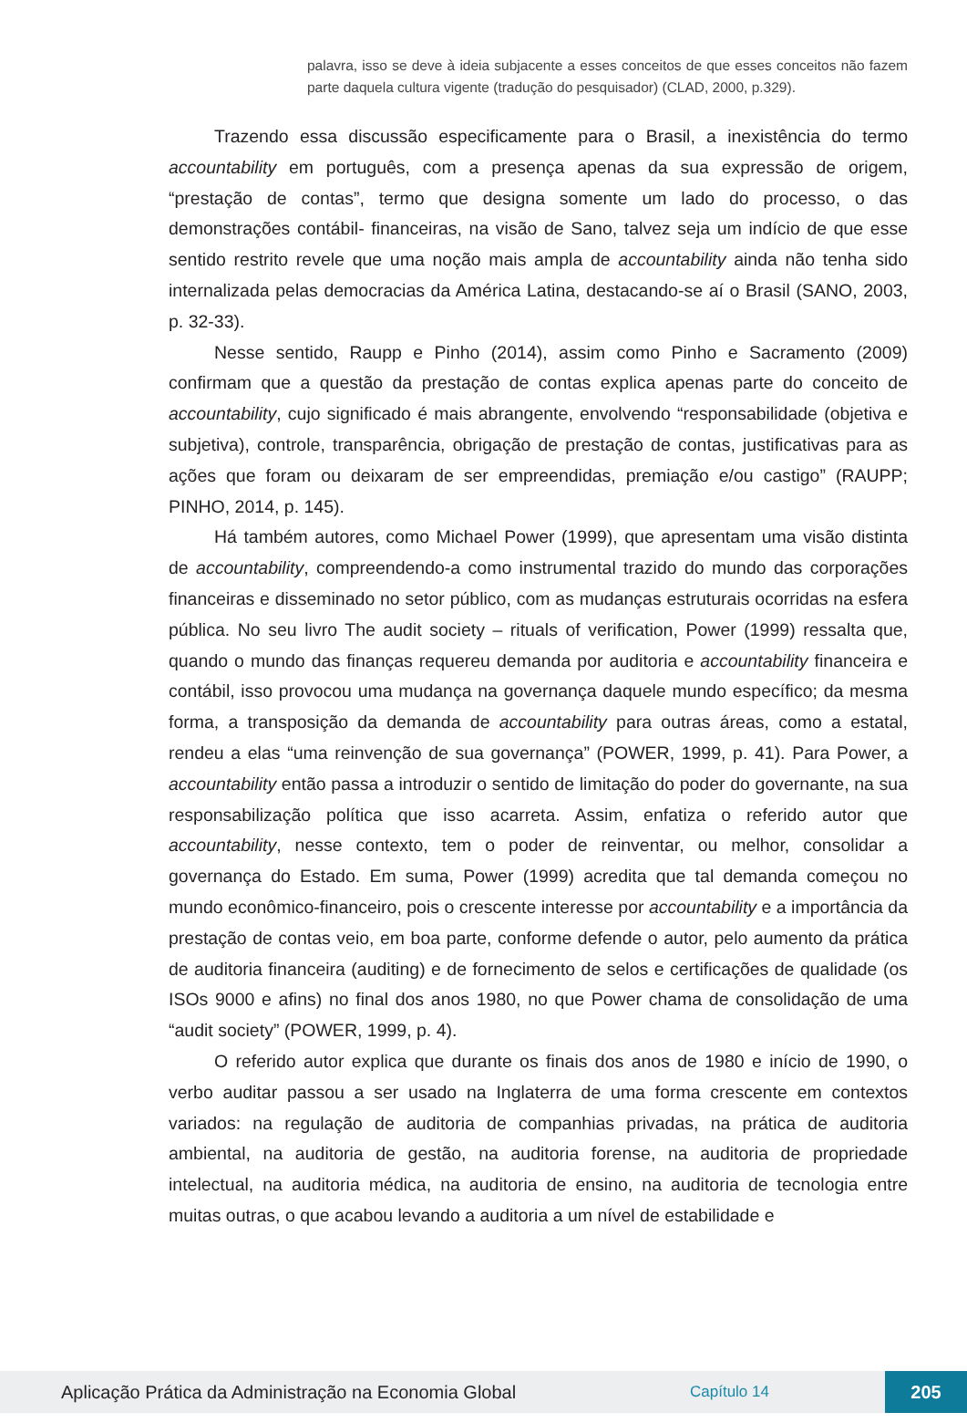palavra, isso se deve à ideia subjacente a esses conceitos de que esses conceitos não fazem parte daquela cultura vigente (tradução do pesquisador) (CLAD, 2000, p.329).
Trazendo essa discussão especificamente para o Brasil, a inexistência do termo accountability em português, com a presença apenas da sua expressão de origem, “prestação de contas”, termo que designa somente um lado do processo, o das demonstrações contábil- financeiras, na visão de Sano, talvez seja um indício de que esse sentido restrito revele que uma noção mais ampla de accountability ainda não tenha sido internalizada pelas democracias da América Latina, destacando-se aí o Brasil (SANO, 2003, p. 32-33).
Nesse sentido, Raupp e Pinho (2014), assim como Pinho e Sacramento (2009) confirmam que a questão da prestação de contas explica apenas parte do conceito de accountability, cujo significado é mais abrangente, envolvendo “responsabilidade (objetiva e subjetiva), controle, transparência, obrigação de prestação de contas, justificativas para as ações que foram ou deixaram de ser empreendidas, premiação e/ou castigo” (RAUPP; PINHO, 2014, p. 145).
Há também autores, como Michael Power (1999), que apresentam uma visão distinta de accountability, compreendendo-a como instrumental trazido do mundo das corporações financeiras e disseminado no setor público, com as mudanças estruturais ocorridas na esfera pública. No seu livro The audit society – rituals of verification, Power (1999) ressalta que, quando o mundo das finanças requereu demanda por auditoria e accountability financeira e contábil, isso provocou uma mudança na governança daquele mundo específico; da mesma forma, a transposição da demanda de accountability para outras áreas, como a estatal, rendeu a elas “uma reinvenção de sua governança” (POWER, 1999, p. 41). Para Power, a accountability então passa a introduzir o sentido de limitação do poder do governante, na sua responsabilização política que isso acarreta. Assim, enfatiza o referido autor que accountability, nesse contexto, tem o poder de reinventar, ou melhor, consolidar a governança do Estado. Em suma, Power (1999) acredita que tal demanda começou no mundo econômico-financeiro, pois o crescente interesse por accountability e a importância da prestação de contas veio, em boa parte, conforme defende o autor, pelo aumento da prática de auditoria financeira (auditing) e de fornecimento de selos e certificações de qualidade (os ISOs 9000 e afins) no final dos anos 1980, no que Power chama de consolidação de uma “audit society” (POWER, 1999, p. 4).
O referido autor explica que durante os finais dos anos de 1980 e início de 1990, o verbo auditar passou a ser usado na Inglaterra de uma forma crescente em contextos variados: na regulação de auditoria de companhias privadas, na prática de auditoria ambiental, na auditoria de gestão, na auditoria forense, na auditoria de propriedade intelectual, na auditoria médica, na auditoria de ensino, na auditoria de tecnologia entre muitas outras, o que acabou levando a auditoria a um nível de estabilidade e
Aplicação Prática da Administração na Economia Global Capítulo 14 205